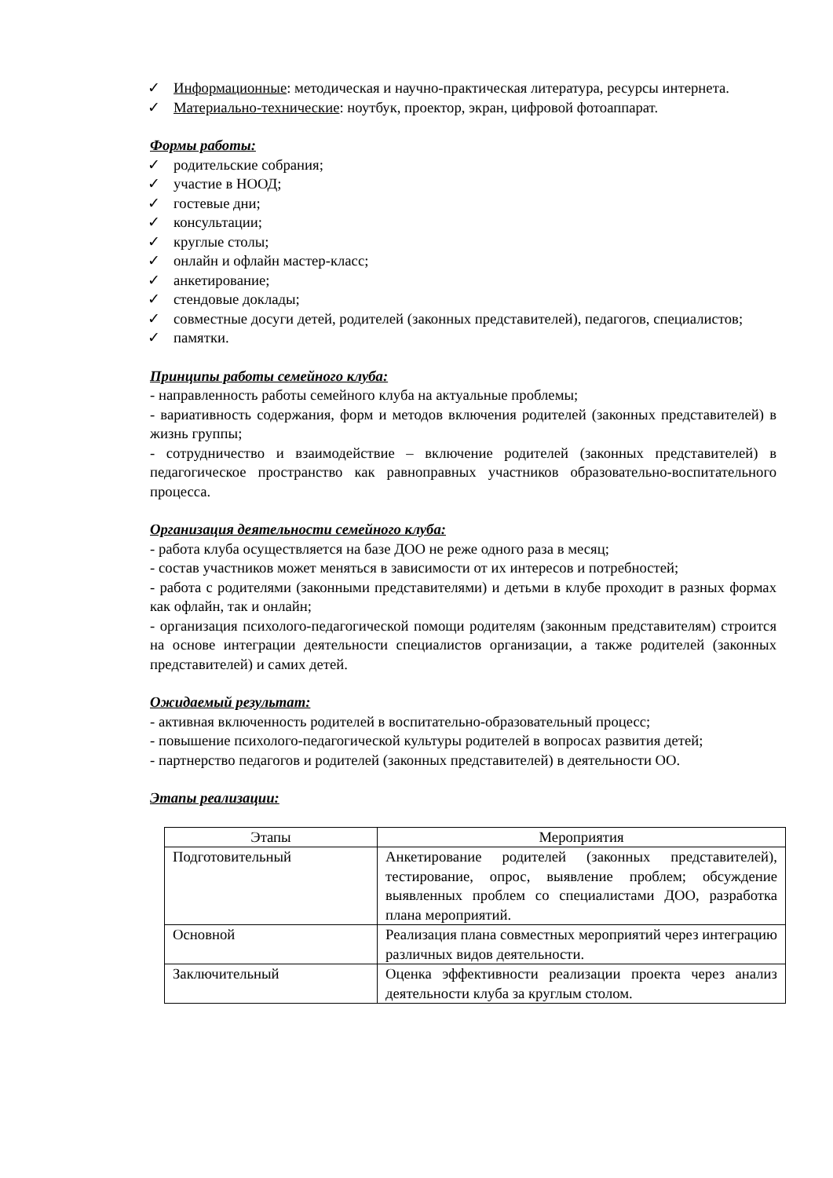✓ Информационные: методическая и научно-практическая литература, ресурсы интернета.
✓ Материально-технические: ноутбук, проектор, экран, цифровой фотоаппарат.
Формы работы:
✓ родительские собрания;
✓ участие в НООД;
✓ гостевые дни;
✓ консультации;
✓ круглые столы;
✓ онлайн и офлайн мастер-класс;
✓ анкетирование;
✓ стендовые доклады;
✓ совместные досуги детей, родителей (законных представителей), педагогов, специалистов;
✓ памятки.
Принципы работы семейного клуба:
- направленность работы семейного клуба на актуальные проблемы;
- вариативность содержания, форм и методов включения родителей (законных представителей) в жизнь группы;
- сотрудничество и взаимодействие – включение родителей (законных представителей) в педагогическое пространство как равноправных участников образовательно-воспитательного процесса.
Организация деятельности семейного клуба:
- работа клуба осуществляется на базе ДОО не реже одного раза в месяц;
- состав участников может меняться в зависимости от их интересов и потребностей;
- работа с родителями (законными представителями) и детьми в клубе проходит в разных формах как офлайн, так и онлайн;
- организация психолого-педагогической помощи родителям (законным представителям) строится на основе интеграции деятельности специалистов организации, а также родителей (законных представителей) и самих детей.
Ожидаемый результат:
- активная включенность родителей в воспитательно-образовательный процесс;
- повышение психолого-педагогической культуры родителей в вопросах развития детей;
- партнерство педагогов и родителей (законных представителей) в деятельности ОО.
Этапы реализации:
| Этапы | Мероприятия |
| --- | --- |
| Подготовительный | Анкетирование родителей (законных представителей), тестирование, опрос, выявление проблем; обсуждение выявленных проблем со специалистами ДОО, разработка плана мероприятий. |
| Основной | Реализация плана совместных мероприятий через интеграцию различных видов деятельности. |
| Заключительный | Оценка эффективности реализации проекта через анализ деятельности клуба за круглым столом. |